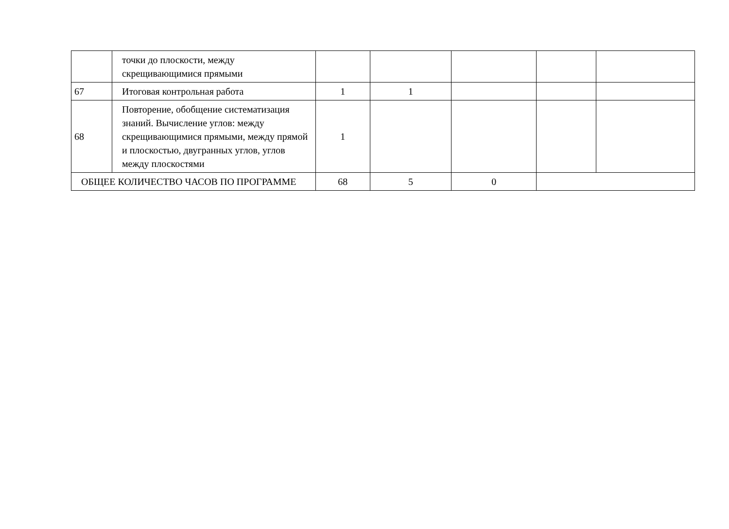| | точки до плоскости, между скрещивающимися прямыми | | | | | |
| 67 | Итоговая контрольная работа | 1 | 1 | | | |
| 68 | Повторение, обобщение систематизация знаний. Вычисление углов: между скрещивающимися прямыми, между прямой и плоскостью, двугранных углов, углов между плоскостями | 1 | | | | |
| ОБЩЕЕ КОЛИЧЕСТВО ЧАСОВ ПО ПРОГРАММЕ | | 68 | 5 | 0 | | |